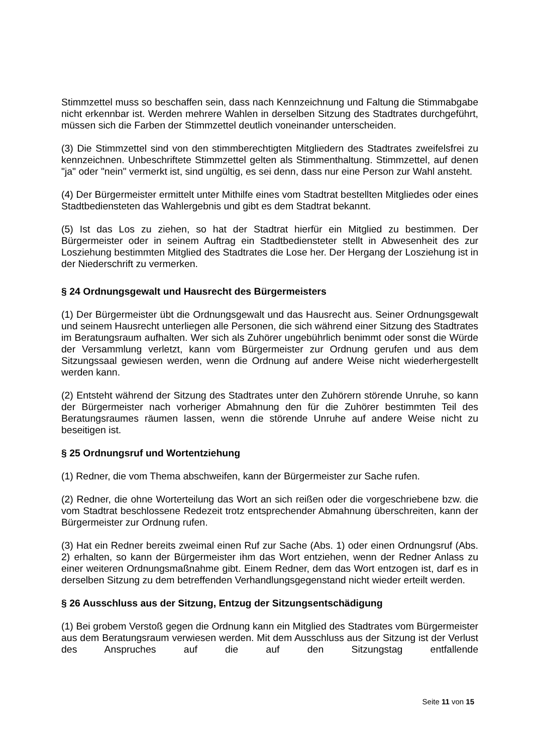Stimmzettel muss so beschaffen sein, dass nach Kennzeichnung und Faltung die Stimmabgabe nicht erkennbar ist. Werden mehrere Wahlen in derselben Sitzung des Stadtrates durchgeführt, müssen sich die Farben der Stimmzettel deutlich voneinander unterscheiden.
(3) Die Stimmzettel sind von den stimmberechtigten Mitgliedern des Stadtrates zweifelsfrei zu kennzeichnen. Unbeschriftete Stimmzettel gelten als Stimmenthaltung. Stimmzettel, auf denen "ja" oder "nein" vermerkt ist, sind ungültig, es sei denn, dass nur eine Person zur Wahl ansteht.
(4) Der Bürgermeister ermittelt unter Mithilfe eines vom Stadtrat bestellten Mitgliedes oder eines Stadtbediensteten das Wahlergebnis und gibt es dem Stadtrat bekannt.
(5) Ist das Los zu ziehen, so hat der Stadtrat hierfür ein Mitglied zu bestimmen. Der Bürgermeister oder in seinem Auftrag ein Stadtbediensteter stellt in Abwesenheit des zur Losziehung bestimmten Mitglied des Stadtrates die Lose her. Der Hergang der Losziehung ist in der Niederschrift zu vermerken.
§ 24 Ordnungsgewalt und Hausrecht des Bürgermeisters
(1) Der Bürgermeister übt die Ordnungsgewalt und das Hausrecht aus. Seiner Ordnungsgewalt und seinem Hausrecht unterliegen alle Personen, die sich während einer Sitzung des Stadtrates im Beratungsraum aufhalten. Wer sich als Zuhörer ungebührlich benimmt oder sonst die Würde der Versammlung verletzt, kann vom Bürgermeister zur Ordnung gerufen und aus dem Sitzungssaal gewiesen werden, wenn die Ordnung auf andere Weise nicht wiederhergestellt werden kann.
(2) Entsteht während der Sitzung des Stadtrates unter den Zuhörern störende Unruhe, so kann der Bürgermeister nach vorheriger Abmahnung den für die Zuhörer bestimmten Teil des Beratungsraumes räumen lassen, wenn die störende Unruhe auf andere Weise nicht zu beseitigen ist.
§ 25 Ordnungsruf und Wortentziehung
(1) Redner, die vom Thema abschweifen, kann der Bürgermeister zur Sache rufen.
(2) Redner, die ohne Worterteilung das Wort an sich reißen oder die vorgeschriebene bzw. die vom Stadtrat beschlossene Redezeit trotz entsprechender Abmahnung überschreiten, kann der Bürgermeister zur Ordnung rufen.
(3) Hat ein Redner bereits zweimal einen Ruf zur Sache (Abs. 1) oder einen Ordnungsruf (Abs. 2) erhalten, so kann der Bürgermeister ihm das Wort entziehen, wenn der Redner Anlass zu einer weiteren Ordnungsmaßnahme gibt. Einem Redner, dem das Wort entzogen ist, darf es in derselben Sitzung zu dem betreffenden Verhandlungsgegenstand nicht wieder erteilt werden.
§ 26 Ausschluss aus der Sitzung, Entzug der Sitzungsentschädigung
(1) Bei grobem Verstoß gegen die Ordnung kann ein Mitglied des Stadtrates vom Bürgermeister aus dem Beratungsraum verwiesen werden. Mit dem Ausschluss aus der Sitzung ist der Verlust des Anspruches auf die auf den Sitzungstag entfallende
Seite 11 von 15